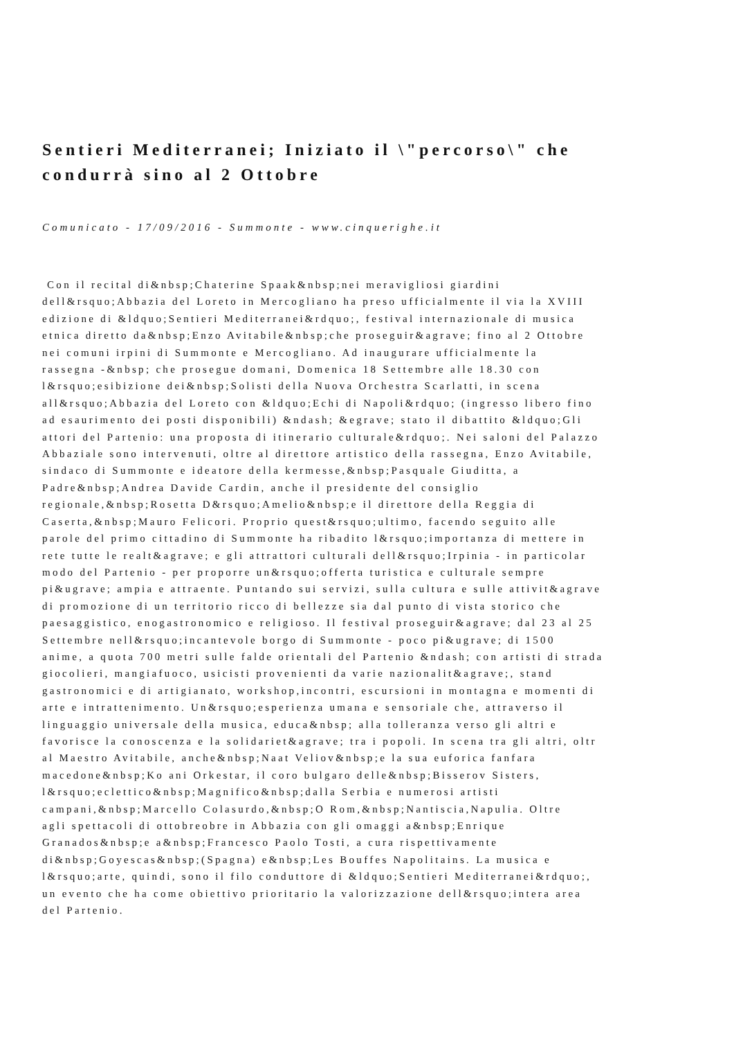Sentieri Mediterranei; Iniziato il \"percorso\" che
condurrà sino al 2 Ottobre
Comunicato - 17/09/2016 - Summonte - www.cinquerighe.it
Con il recital di&nbsp;Chaterine Spaak&nbsp;nei meravigliosi giardini
dell&rsquo;Abbazia del Loreto in Mercogliano ha preso ufficialmente il via la XVIII
edizione di &ldquo;Sentieri Mediterranei&rdquo;, festival internazionale di musica
etnica diretto da&nbsp;Enzo Avitabile&nbsp;che proseguir&agrave; fino al 2 Ottobre
nei comuni irpini di Summonte e Mercogliano. Ad inaugurare ufficialmente la
rassegna -&nbsp; che prosegue domani, Domenica 18 Settembre alle 18.30 con
l&rsquo;esibizione dei&nbsp;Solisti della Nuova Orchestra Scarlatti, in scena
all&rsquo;Abbazia del Loreto con &ldquo;Echi di Napoli&rdquo; (ingresso libero fino
ad esaurimento dei posti disponibili) &ndash; &egrave; stato il dibattito &ldquo;Gli
attori del Partenio: una proposta di itinerario culturale&rdquo;. Nei saloni del Palazzo
Abbaziale sono intervenuti, oltre al direttore artistico della rassegna, Enzo Avitabile,
sindaco di Summonte e ideatore della kermesse,&nbsp;Pasquale Giuditta, a
Padre&nbsp;Andrea Davide Cardin, anche il presidente del consiglio
regionale,&nbsp;Rosetta D&rsquo;Amelio&nbsp;e il direttore della Reggia di
Caserta,&nbsp;Mauro Felicori. Proprio quest&rsquo;ultimo, facendo seguito alle
parole del primo cittadino di Summonte ha ribadito l&rsquo;importanza di mettere in
rete tutte le realt&agrave; e gli attrattori culturali dell&rsquo;Irpinia - in particolar
modo del Partenio - per proporre un&rsquo;offerta turistica e culturale sempre
pi&ugrave; ampia e attraente. Puntando sui servizi, sulla cultura e sulle attivit&agrave
di promozione di un territorio ricco di bellezze sia dal punto di vista storico che
paesaggistico, enogastronomico e religioso. Il festival proseguir&agrave; dal 23 al 25
Settembre nell&rsquo;incantevole borgo di Summonte - poco pi&ugrave; di 1500
anime, a quota 700 metri sulle falde orientali del Partenio &ndash; con artisti di strada
giocolieri, mangiafuoco, usicisti provenienti da varie nazionalit&agrave;, stand
gastronomici e di artigianato, workshop,incontri, escursioni in montagna e momenti di
arte e intrattenimento. Un&rsquo;esperienza umana e sensoriale che, attraverso il
linguaggio universale della musica, educa&nbsp; alla tolleranza verso gli altri e
favorisce la conoscenza e la solidariet&agrave; tra i popoli. In scena tra gli altri, oltr
al Maestro Avitabile, anche&nbsp;Naat Veliov&nbsp;e la sua euforica fanfara
macedone&nbsp;Ko ani Orkestar, il coro bulgaro delle&nbsp;Bisserov Sisters,
l&rsquo;eclettico&nbsp;Magnifico&nbsp;dalla Serbia e numerosi artisti
campani,&nbsp;Marcello Colasurdo,&nbsp;O Rom,&nbsp;Nantiscia,Napulia. Oltre
agli spettacoli di ottobreobre in Abbazia con gli omaggi a&nbsp;Enrique
Granados&nbsp;e a&nbsp;Francesco Paolo Tosti, a cura rispettivamente
di&nbsp;Goyescas&nbsp;(Spagna) e&nbsp;Les Bouffes Napolitains. La musica e
l&rsquo;arte, quindi, sono il filo conduttore di &ldquo;Sentieri Mediterranei&rdquo;,
un evento che ha come obiettivo prioritario la valorizzazione dell&rsquo;intera area
del Partenio.